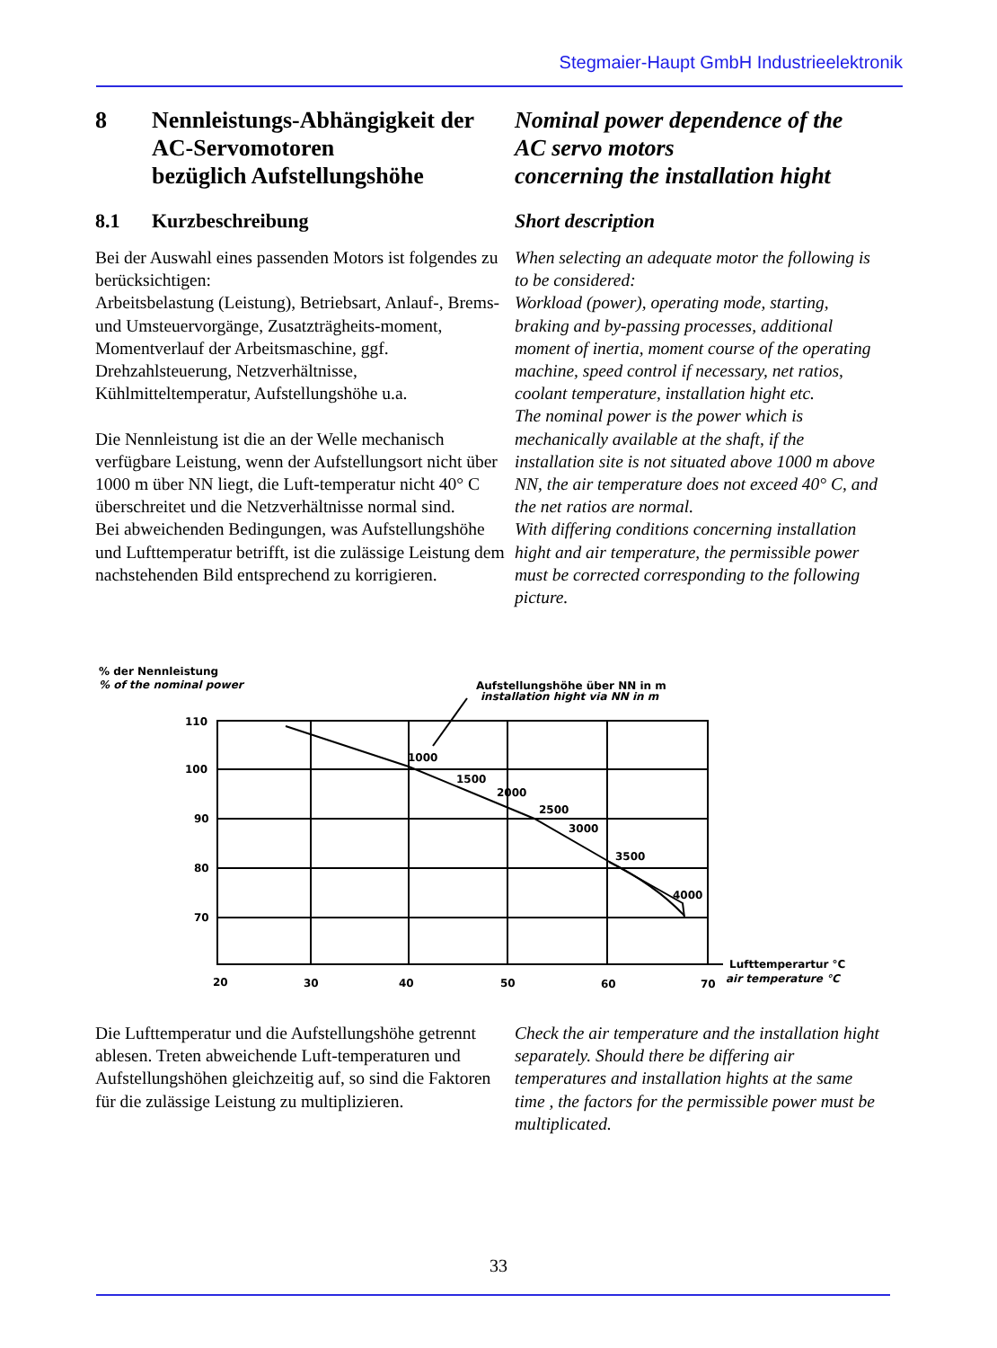Stegmaier-Haupt GmbH Industrieelektronik
8 Nennleistungs-Abhängigkeit der
AC-Servomotoren
bezüglich Aufstellungshöhe
Nominal power dependence of the
AC servo motors
concerning the installation hight
8.1 Kurzbeschreibung Short description
Bei der Auswahl eines passenden Motors ist folgendes zu berücksichtigen:
Arbeitsbelastung (Leistung), Betriebsart, Anlauf-, Brems- und Umsteuervorgänge, Zusatzträgheits-moment, Momentverlauf der Arbeitsmaschine, ggf. Drehzahlsteuerung, Netzverhältnisse, Kühlmitteltemperatur, Aufstellungshöhe u.a.
Die Nennleistung ist die an der Welle mechanisch verfügbare Leistung, wenn der Aufstellungsort nicht über 1000 m über NN liegt, die Luft-temperatur nicht 40° C überschreitet und die Netzverhältnisse normal sind.
Bei abweichenden Bedingungen, was Aufstellungshöhe und Lufttemperatur betrifft, ist die zulässige Leistung dem nachstehenden Bild entsprechend zu korrigieren.
When selecting an adequate motor the following is to be considered:
Workload (power), operating mode, starting, braking and by-passing processes, additional moment of inertia, moment course of the operating machine, speed control if necessary, net ratios, coolant temperature, installation hight etc.
The nominal power is the power which is mechanically available at the shaft, if the installation site is not situated above 1000 m above NN, the air temperature does not exceed 40° C, and the net ratios are normal.
With differing conditions concerning installation hight and air temperature, the permissible power must be corrected corresponding to the following picture.
% der Nennleistung
% of the nominal power
Aufstellungshöhe über NN in m
installation hight via NN in m
110
100
90
80
70
20
30
40
50
60
70
1000
1500
2000
2500
3000
3500
4000
Lufttemperartur °C
air temperature °C
Die Lufttemperatur und die Aufstellungshöhe getrennt ablesen. Treten abweichende Luft-temperaturen und Aufstellungshöhen gleichzeitig auf, so sind die Faktoren für die zulässige Leistung zu multiplizieren.
Check the air temperature and the installation hight separately. Should there be differing air temperatures and installation hights at the same time , the factors for the permissible power must be multiplicated.
33